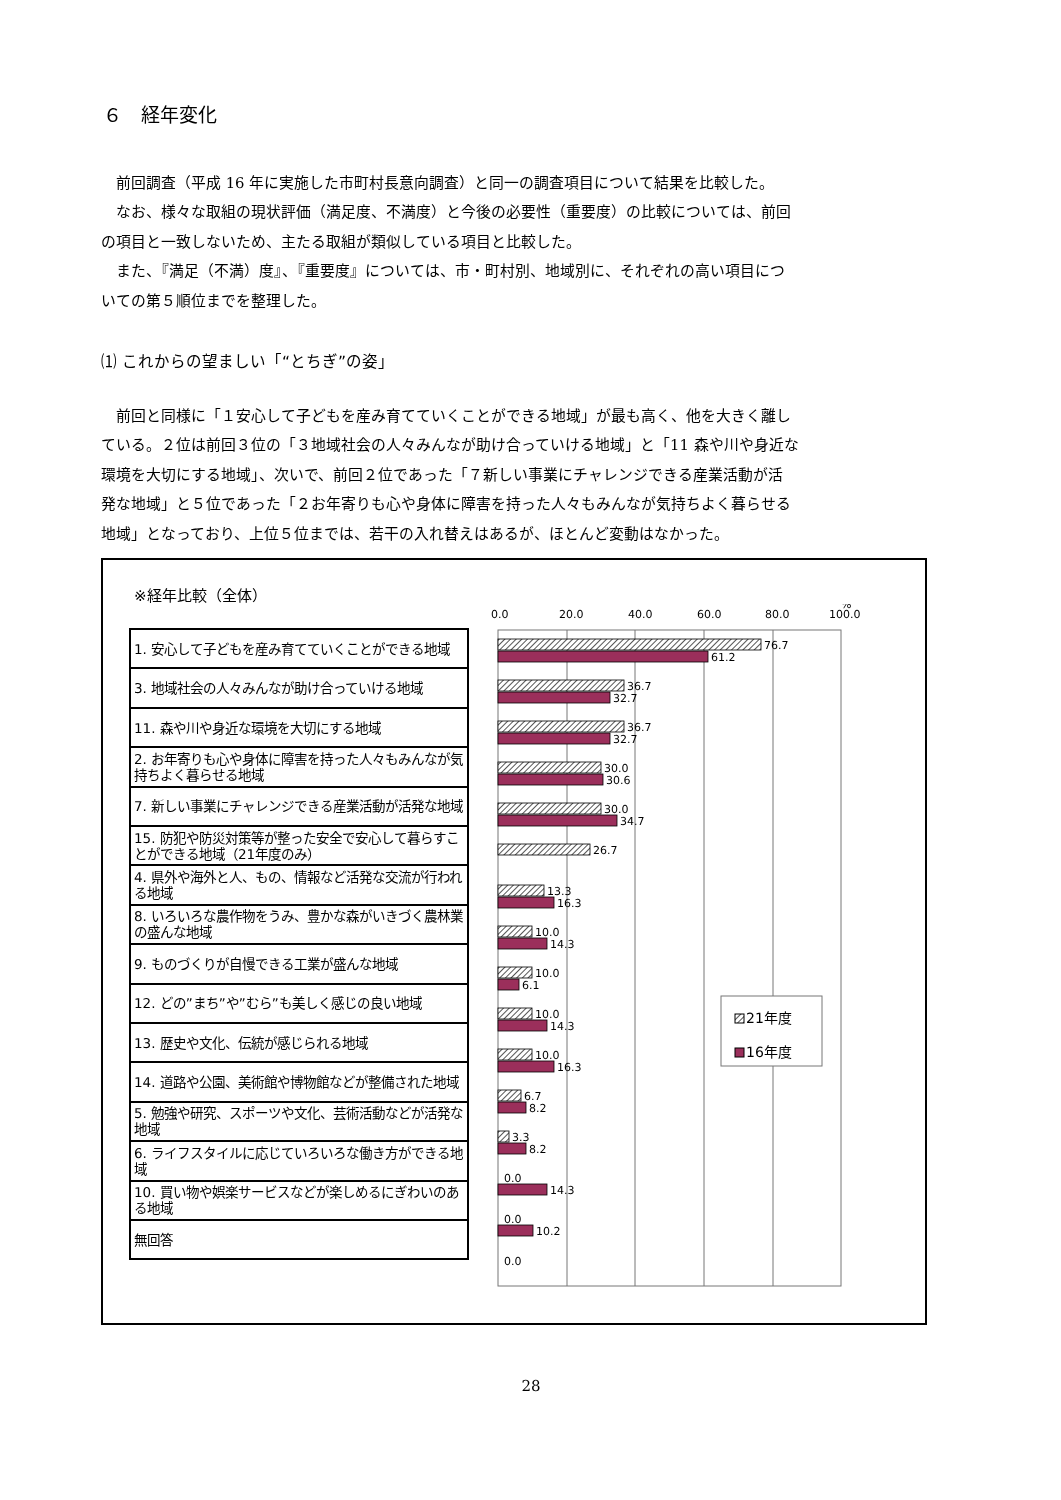６　経年変化
　前回調査（平成 16 年に実施した市町村長意向調査）と同一の調査項目について結果を比較した。
　なお、様々な取組の現状評価（満足度、不満度）と今後の必要性（重要度）の比較については、前回
の項目と一致しないため、主たる取組が類似している項目と比較した。
　また、『満足（不満）度』、『重要度』については、市・町村別、地域別に、それぞれの高い項目につ
いての第５順位までを整理した。
⑴ これからの望ましい「“とちぎ”の姿」
　前回と同様に「１安心して子どもを産み育てていくことができる地域」が最も高く、他を大きく離し
ている。２位は前回３位の「３地域社会の人々みんなが助け合っていける地域」と「11 森や川や身近な
環境を大切にする地域」、次いで、前回２位であった「７新しい事業にチャレンジできる産業活動が活
発な地域」と５位であった「２お年寄りも心や身体に障害を持った人々もみんなが気持ちよく暮らせる
地域」となっており、上位５位までは、若干の入れ替えはあるが、ほとんど変動はなかった。
※経年比較（全体）
| 1. 安心して子どもを産み育てていくことができる地域 |
| 3. 地域社会の人々みんなが助け合っていける地域 |
| 11. 森や川や身近な環境を大切にする地域 |
| 2. お年寄りも心や身体に障害を持った人々もみんなが気持ちよく暮らせる地域 |
| 7. 新しい事業にチャレンジできる産業活動が活発な地域 |
| 15. 防犯や防災対策等が整った安全で安心して暮らすことができる地域（21年度のみ） |
| 4. 県外や海外と人、もの、情報など活発な交流が行われる地域 |
| 8. いろいろな農作物をうみ、豊かな森がいきづく農林業の盛んな地域 |
| 9. ものづくりが自慢できる工業が盛んな地域 |
| 12. どの”まち”や”むら”も美しく感じの良い地域 |
| 13. 歴史や文化、伝統が感じられる地域 |
| 14. 道路や公園、美術館や博物館などが整備された地域 |
| 5. 勉強や研究、スポーツや文化、芸術活動などが活発な地域 |
| 6. ライフスタイルに応じていろいろな働き方ができる地域 |
| 10. 買い物や娯楽サービスなどが楽しめるにぎわいのある地域 |
| 無回答 |
0.0
20.0
40.0
60.0
80.0
100.0
%
76.7
61.2
36.7
32.7
36.7
32.7
30.0
30.6
30.0
34.7
26.7
13.3
16.3
10.0
14.3
10.0
6.1
10.0
14.3
10.0
16.3
6.7
8.2
3.3
8.2
0.0
14.3
0.0
10.2
0.0
21年度
16年度
28